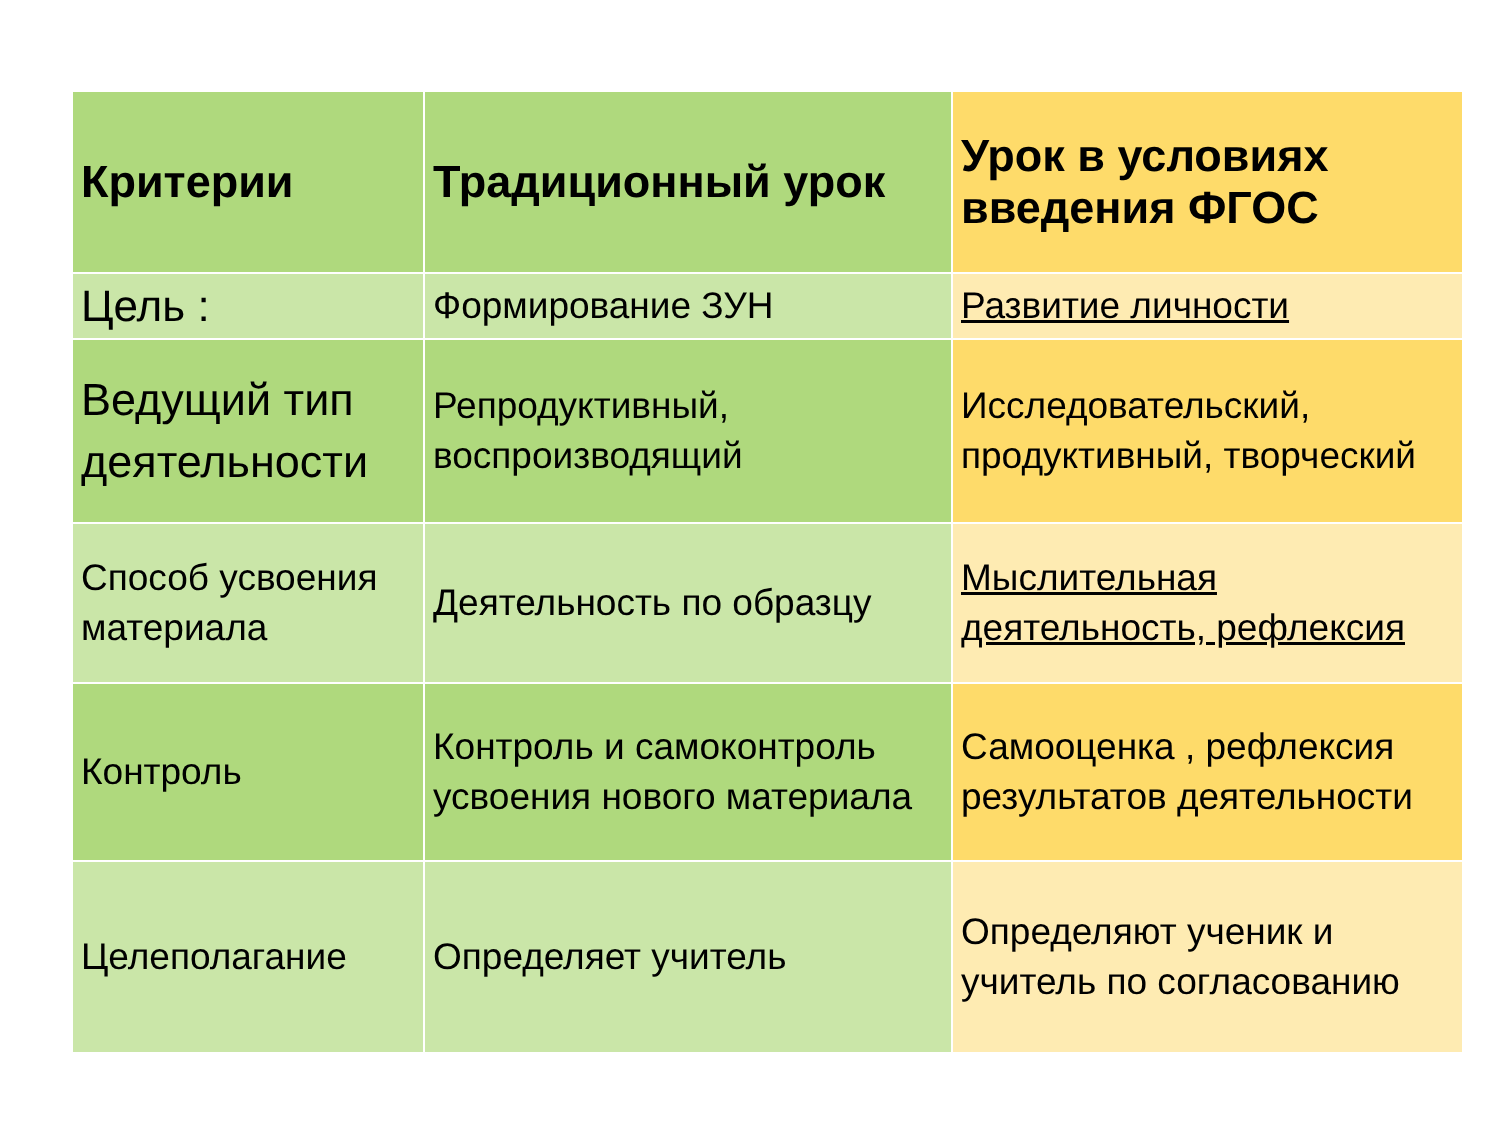| Критерии | Традиционный урок | Урок в условиях введения ФГОС |
| --- | --- | --- |
| Цель : | Формирование ЗУН | Развитие личности |
| Ведущий тип деятельности | Репродуктивный, воспроизводящий | Исследовательский, продуктивный, творческий |
| Способ усвоения материала | Деятельность по образцу | Мыслительная деятельность, рефлексия |
| Контроль | Контроль и самоконтроль усвоения нового материала | Самооценка , рефлексия результатов деятельности |
| Целеполагание | Определяет учитель | Определяют ученик и учитель по согласованию |